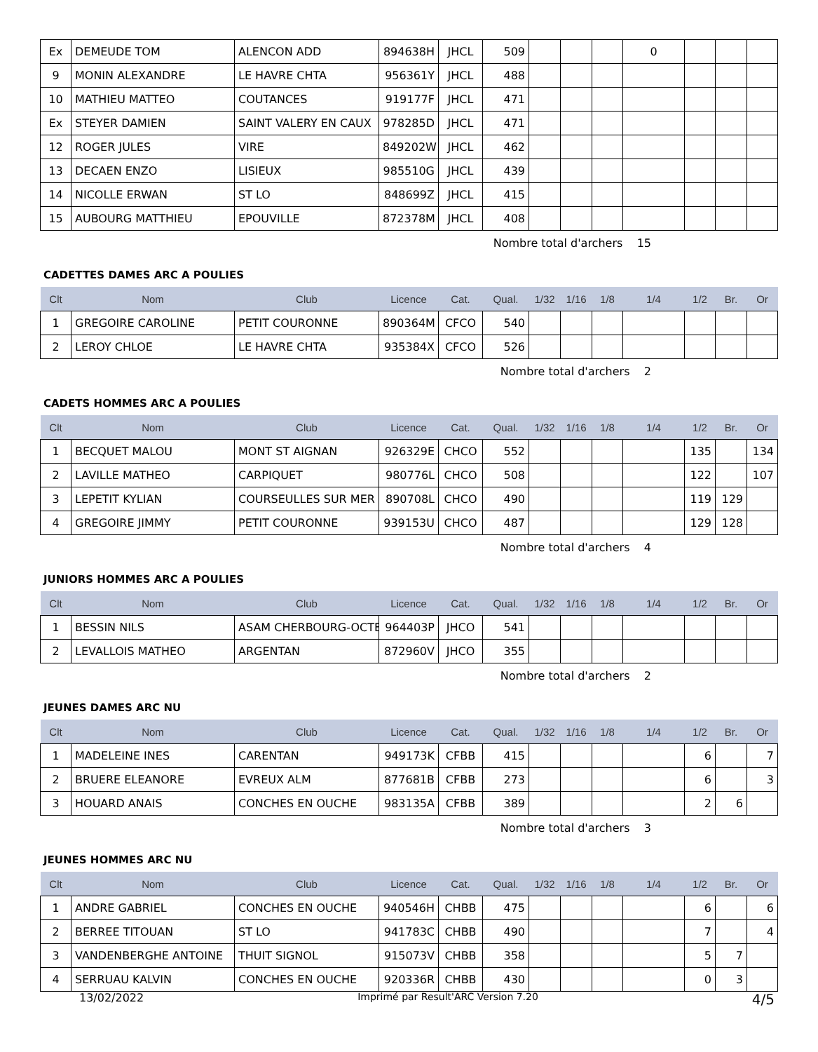| Ex | DEMEUDE TOM | ALENCON ADD | 894638H | JHCL | 509 | | | | 0 | | | |
| 9 | MONIN ALEXANDRE | LE HAVRE CHTA | 956361Y | JHCL | 488 | | | | | | | |
| 10 | MATHIEU MATTEO | COUTANCES | 919177F | JHCL | 471 | | | | | | | |
| Ex | STEYER DAMIEN | SAINT VALERY EN CAUX | 978285D | JHCL | 471 | | | | | | | |
| 12 | ROGER JULES | VIRE | 849202W | JHCL | 462 | | | | | | | |
| 13 | DECAEN ENZO | LISIEUX | 985510G | JHCL | 439 | | | | | | | |
| 14 | NICOLLE ERWAN | ST LO | 848699Z | JHCL | 415 | | | | | | | |
| 15 | AUBOURG MATTHIEU | EPOUVILLE | 872378M | JHCL | 408 | | | | | | | |
Nombre total d'archers 15
CADETTES DAMES ARC A POULIES
| Clt | Nom | Club | Licence | Cat. | Qual. | 1/32 | 1/16 | 1/8 | 1/4 | 1/2 | Br. | Or |
| --- | --- | --- | --- | --- | --- | --- | --- | --- | --- | --- | --- | --- |
| 1 | GREGOIRE CAROLINE | PETIT COURONNE | 890364M | CFCO | 540 | | | | | | | |
| 2 | LEROY CHLOE | LE HAVRE CHTA | 935384X | CFCO | 526 | | | | | | | |
Nombre total d'archers 2
CADETS HOMMES ARC A POULIES
| Clt | Nom | Club | Licence | Cat. | Qual. | 1/32 | 1/16 | 1/8 | 1/4 | 1/2 | Br. | Or |
| --- | --- | --- | --- | --- | --- | --- | --- | --- | --- | --- | --- | --- |
| 1 | BECQUET MALOU | MONT ST AIGNAN | 926329E | CHCO | 552 | | | | | 135 | | 134 |
| 2 | LAVILLE MATHEO | CARPIQUET | 980776L | CHCO | 508 | | | | | 122 | | 107 |
| 3 | LEPETIT KYLIAN | COURSEULLES SUR MER | 890708L | CHCO | 490 | | | | | 119 | 129 | |
| 4 | GREGOIRE JIMMY | PETIT COURONNE | 939153U | CHCO | 487 | | | | | 129 | 128 | |
Nombre total d'archers 4
JUNIORS HOMMES ARC A POULIES
| Clt | Nom | Club | Licence | Cat. | Qual. | 1/32 | 1/16 | 1/8 | 1/4 | 1/2 | Br. | Or |
| --- | --- | --- | --- | --- | --- | --- | --- | --- | --- | --- | --- | --- |
| 1 | BESSIN NILS | ASAM CHERBOURG-OCTE | 964403P | JHCO | 541 | | | | | | | |
| 2 | LEVALLOIS MATHEO | ARGENTAN | 872960V | JHCO | 355 | | | | | | | |
Nombre total d'archers 2
JEUNES DAMES ARC NU
| Clt | Nom | Club | Licence | Cat. | Qual. | 1/32 | 1/16 | 1/8 | 1/4 | 1/2 | Br. | Or |
| --- | --- | --- | --- | --- | --- | --- | --- | --- | --- | --- | --- | --- |
| 1 | MADELEINE INES | CARENTAN | 949173K | CFBB | 415 | | | | | 6 | | 7 |
| 2 | BRUERE ELEANORE | EVREUX ALM | 877681B | CFBB | 273 | | | | | 6 | | 3 |
| 3 | HOUARD ANAIS | CONCHES EN OUCHE | 983135A | CFBB | 389 | | | | | 2 | 6 | |
Nombre total d'archers 3
JEUNES HOMMES ARC NU
| Clt | Nom | Club | Licence | Cat. | Qual. | 1/32 | 1/16 | 1/8 | 1/4 | 1/2 | Br. | Or |
| --- | --- | --- | --- | --- | --- | --- | --- | --- | --- | --- | --- | --- |
| 1 | ANDRE GABRIEL | CONCHES EN OUCHE | 940546H | CHBB | 475 | | | | | 6 | | 6 |
| 2 | BERREE TITOUAN | ST LO | 941783C | CHBB | 490 | | | | | 7 | | 4 |
| 3 | VANDENBERGHE ANTOINE | THUIT SIGNOL | 915073V | CHBB | 358 | | | | | 5 | 7 | |
| 4 | SERRUAU KALVIN | CONCHES EN OUCHE | 920336R | CHBB | 430 | | | | | 0 | 3 | |
13/02/2022 Imprimé par Result'ARC Version 7.20 4/5